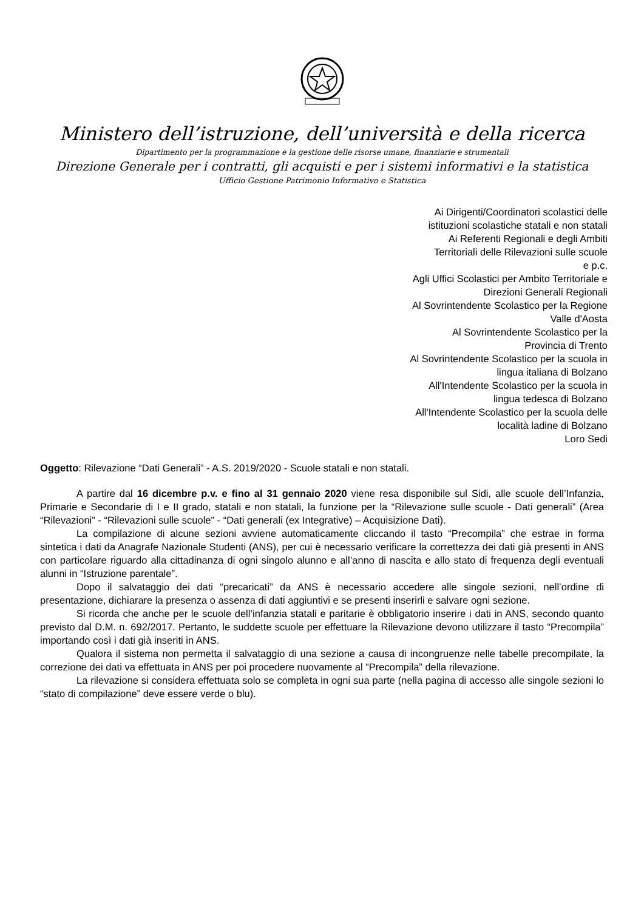Ministero dell’istruzione, dell’università e della ricerca
Dipartimento per la programmazione e la gestione delle risorse umane, finanziarie e strumentali
Direzione Generale per i contratti, gli acquisti e per i sistemi informativi e la statistica
Ufficio Gestione Patrimonio Informativo e Statistica
Ai Dirigenti/Coordinatori scolastici delle
istituzioni scolastiche statali e non statali
Ai Referenti Regionali e degli Ambiti
Territoriali delle Rilevazioni sulle scuole
e p.c.
Agli Uffici Scolastici per Ambito Territoriale e
Direzioni Generali Regionali
Al Sovrintendente Scolastico per la Regione
Valle d'Aosta
Al Sovrintendente Scolastico per la
Provincia di Trento
Al Sovrintendente Scolastico per la scuola in
lingua italiana di Bolzano
All'Intendente Scolastico per la scuola in
lingua tedesca di Bolzano
All'Intendente Scolastico per la scuola delle
località ladine di Bolzano
Loro Sedi
Oggetto: Rilevazione “Dati Generali” - A.S. 2019/2020 - Scuole statali e non statali.
A partire dal 16 dicembre p.v. e fino al 31 gennaio 2020 viene resa disponibile sul Sidi, alle scuole dell’Infanzia, Primarie e Secondarie di I e II grado, statali e non statali, la funzione per la “Rilevazione sulle scuole - Dati generali” (Area “Rilevazioni” - “Rilevazioni sulle scuole” - “Dati generali (ex Integrative) – Acquisizione Dati).
La compilazione di alcune sezioni avviene automaticamente cliccando il tasto “Precompila” che estrae in forma sintetica i dati da Anagrafe Nazionale Studenti (ANS), per cui è necessario verificare la correttezza dei dati già presenti in ANS con particolare riguardo alla cittadinanza di ogni singolo alunno e all’anno di nascita e allo stato di frequenza degli eventuali alunni in “Istruzione parentale”.
Dopo il salvataggio dei dati “precaricati” da ANS è necessario accedere alle singole sezioni, nell’ordine di presentazione, dichiarare la presenza o assenza di dati aggiuntivi e se presenti inserirli e salvare ogni sezione.
Si ricorda che anche per le scuole dell’infanzia statali e paritarie è obbligatorio inserire i dati in ANS, secondo quanto previsto dal D.M. n. 692/2017. Pertanto, le suddette scuole per effettuare la Rilevazione devono utilizzare il tasto “Precompila” importando così i dati già inseriti in ANS.
Qualora il sistema non permetta il salvataggio di una sezione a causa di incongruenze nelle tabelle precompilate, la correzione dei dati va effettuata in ANS per poi procedere nuovamente al “Precompila” della rilevazione.
La rilevazione si considera effettuata solo se completa in ogni sua parte (nella pagina di accesso alle singole sezioni lo “stato di compilazione” deve essere verde o blu).